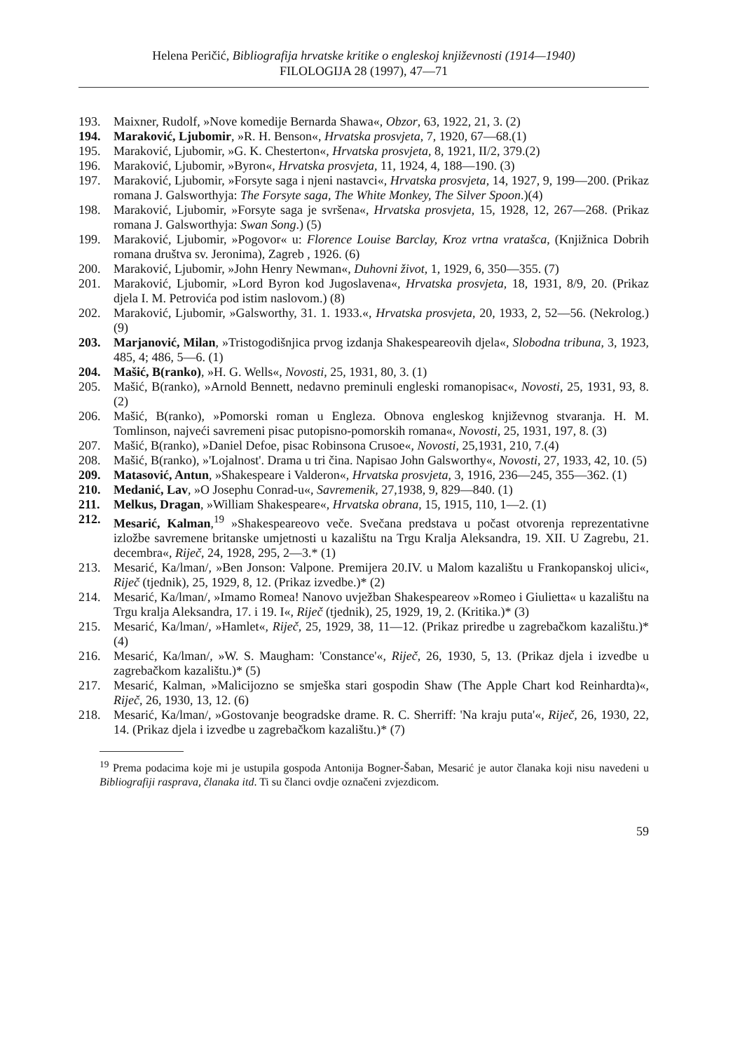Helena Peričić, Bibliografija hrvatske kritike o engleskoj književnosti (1914—1940)
FILOLOGIJA 28 (1997), 47—71
193. Maixner, Rudolf, »Nove komedije Bernarda Shawa«, Obzor, 63, 1922, 21, 3. (2)
194. Maraković, Ljubomir, »R. H. Benson«, Hrvatska prosvjeta, 7, 1920, 67—68.(1)
195. Maraković, Ljubomir, »G. K. Chesterton«, Hrvatska prosvjeta, 8, 1921, II/2, 379.(2)
196. Maraković, Ljubomir, »Byron«, Hrvatska prosvjeta, 11, 1924, 4, 188—190. (3)
197. Maraković, Ljubomir, »Forsyte saga i njeni nastavci«, Hrvatska prosvjeta, 14, 1927, 9, 199—200. (Prikaz romana J. Galsworthyja: The Forsyte saga, The White Monkey, The Silver Spoon.)(4)
198. Maraković, Ljubomir, »Forsyte saga je svršena«, Hrvatska prosvjeta, 15, 1928, 12, 267—268. (Prikaz romana J. Galsworthyja: Swan Song.) (5)
199. Maraković, Ljubomir, »Pogovor« u: Florence Louise Barclay, Kroz vrtna vratašca, (Knjižnica Dobrih romana društva sv. Jeronima), Zagreb , 1926. (6)
200. Maraković, Ljubomir, »John Henry Newman«, Duhovni život, 1, 1929, 6, 350—355. (7)
201. Maraković, Ljubomir, »Lord Byron kod Jugoslavena«, Hrvatska prosvjeta, 18, 1931, 8/9, 20. (Prikaz djela I. M. Petrovića pod istim naslovom.) (8)
202. Maraković, Ljubomir, »Galsworthy, 31. 1. 1933.«, Hrvatska prosvjeta, 20, 1933, 2, 52—56. (Nekrolog.) (9)
203. Marjanović, Milan, »Tristogodišnjica prvog izdanja Shakespeareovih djela«, Slobodna tribuna, 3, 1923, 485, 4; 486, 5—6. (1)
204. Mašić, B(ranko), »H. G. Wells«, Novosti, 25, 1931, 80, 3. (1)
205. Mašić, B(ranko), »Arnold Bennett, nedavno preminuli engleski romanopisac«, Novosti, 25, 1931, 93, 8. (2)
206. Mašić, B(ranko), »Pomorski roman u Engleza. Obnova engleskog književnog stvaranja. H. M. Tomlinson, najveći savremeni pisac putopisno-pomorskih romana«, Novosti, 25, 1931, 197, 8. (3)
207. Mašić, B(ranko), »Daniel Defoe, pisac Robinsona Crusoe«, Novosti, 25,1931, 210, 7.(4)
208. Mašić, B(ranko), »'Lojalnost'. Drama u tri čina. Napisao John Galsworthy«, Novosti, 27, 1933, 42, 10. (5)
209. Matasović, Antun, »Shakespeare i Valderon«, Hrvatska prosvjeta, 3, 1916, 236—245, 355—362. (1)
210. Medanić, Lav, »O Josephu Conrad-u«, Savremenik, 27,1938, 9, 829—840. (1)
211. Melkus, Dragan, »William Shakespeare«, Hrvatska obrana, 15, 1915, 110, 1—2. (1)
212. Mesarić, Kalman,<sup>19</sup> »Shakespeareovo veče. Svečana predstava u počast otvorenja reprezentativne izložbe savremene britanske umjetnosti u kazalištu na Trgu Kralja Aleksandra, 19. XII. U Zagrebu, 21. decembra«, Riječ, 24, 1928, 295, 2—3.* (1)
213. Mesarić, Ka/lman/, »Ben Jonson: Valpone. Premijera 20.IV. u Malom kazalištu u Frankopanskoj ulici«, Riječ (tjednik), 25, 1929, 8, 12. (Prikaz izvedbe.)* (2)
214. Mesarić, Ka/lman/, »Imamo Romea! Nanovo uvježban Shakespeareov »Romeo i Giulietta« u kazalištu na Trgu kralja Aleksandra, 17. i 19. I«, Riječ (tjednik), 25, 1929, 19, 2. (Kritika.)* (3)
215. Mesarić, Ka/lman/, »Hamlet«, Riječ, 25, 1929, 38, 11—12. (Prikaz priredbe u zagrebačkom kazalištu.)* (4)
216. Mesarić, Ka/lman/, »W. S. Maugham: 'Constance'«, Riječ, 26, 1930, 5, 13. (Prikaz djela i izvedbe u zagrebačkom kazalištu.)* (5)
217. Mesarić, Kalman, »Malicijozno se smješka stari gospodin Shaw (The Apple Chart kod Reinhardta)«, Riječ, 26, 1930, 13, 12. (6)
218. Mesarić, Ka/lman/, »Gostovanje beogradske drame. R. C. Sherriff: 'Na kraju puta'«, Riječ, 26, 1930, 22, 14. (Prikaz djela i izvedbe u zagrebačkom kazalištu.)* (7)
<sup>19</sup> Prema podacima koje mi je ustupila gospoda Antonija Bogner-Šaban, Mesarić je autor članaka koji nisu navedeni u Bibliografiji rasprava, članaka itd. Ti su članci ovdje označeni zvjezdicom.
59